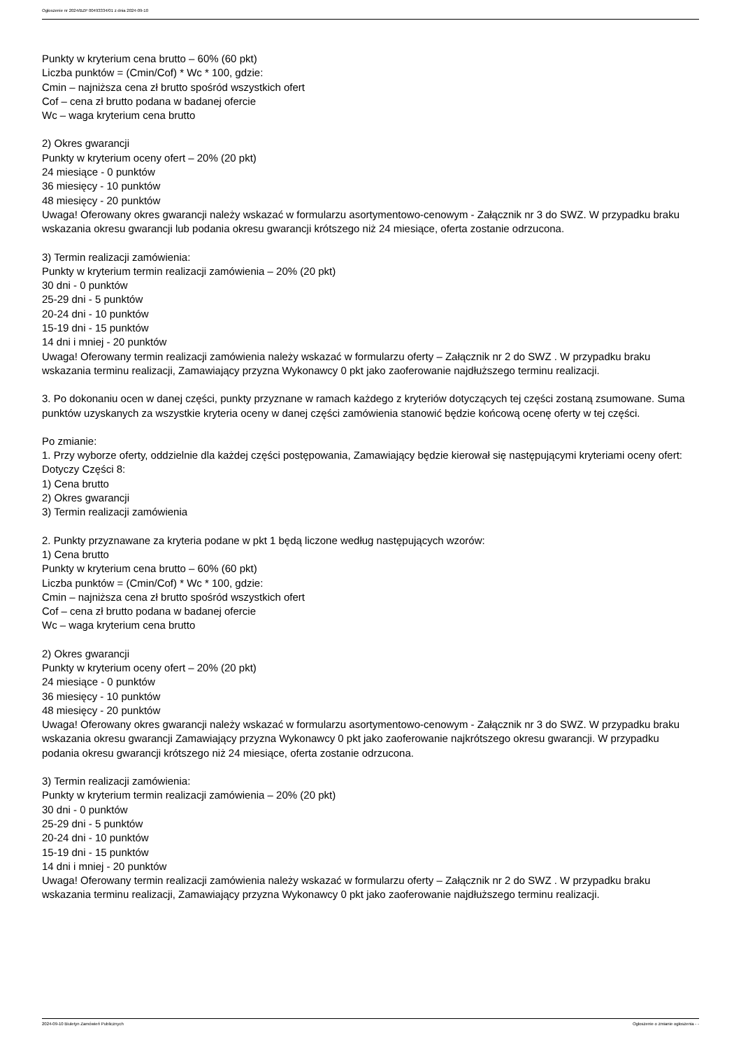Ogłoszenie nr 2024/BZP 00493334/01 z dnia 2024-09-10
Punkty w kryterium cena brutto – 60% (60 pkt)
Liczba punktów = (Cmin/Cof) * Wc * 100, gdzie:
Cmin – najniższa cena zł brutto spośród wszystkich ofert
Cof – cena zł brutto podana w badanej ofercie
Wc – waga kryterium cena brutto
2) Okres gwarancji
Punkty w kryterium oceny ofert – 20% (20 pkt)
24 miesiące - 0 punktów
36 miesięcy - 10 punktów
48 miesięcy - 20 punktów
Uwaga! Oferowany okres gwarancji należy wskazać w formularzu asortymentowo-cenowym - Załącznik nr 3 do SWZ. W przypadku braku wskazania okresu gwarancji lub podania okresu gwarancji krótszego niż 24 miesiące, oferta zostanie odrzucona.
3) Termin realizacji zamówienia:
Punkty w kryterium termin realizacji zamówienia – 20% (20 pkt)
30 dni - 0 punktów
25-29 dni - 5 punktów
20-24 dni - 10 punktów
15-19 dni - 15 punktów
14 dni i mniej - 20 punktów
Uwaga! Oferowany termin realizacji zamówienia należy wskazać w formularzu oferty – Załącznik nr 2 do SWZ . W przypadku braku wskazania terminu realizacji, Zamawiający przyzna Wykonawcy 0 pkt jako zaoferowanie najdłuższego terminu realizacji.
3. Po dokonaniu ocen w danej części, punkty przyznane w ramach każdego z kryteriów dotyczących tej części zostaną zsumowane. Suma punktów uzyskanych za wszystkie kryteria oceny w danej części zamówienia stanowić będzie końcową ocenę oferty w tej części.
Po zmianie:
1. Przy wyborze oferty, oddzielnie dla każdej części postępowania, Zamawiający będzie kierował się następującymi kryteriami oceny ofert:
Dotyczy Części 8:
1) Cena brutto
2) Okres gwarancji
3) Termin realizacji zamówienia
2. Punkty przyznawane za kryteria podane w pkt 1 będą liczone według następujących wzorów:
1) Cena brutto
Punkty w kryterium cena brutto – 60% (60 pkt)
Liczba punktów = (Cmin/Cof) * Wc * 100, gdzie:
Cmin – najniższa cena zł brutto spośród wszystkich ofert
Cof – cena zł brutto podana w badanej ofercie
Wc – waga kryterium cena brutto
2) Okres gwarancji
Punkty w kryterium oceny ofert – 20% (20 pkt)
24 miesiące - 0 punktów
36 miesięcy - 10 punktów
48 miesięcy - 20 punktów
Uwaga! Oferowany okres gwarancji należy wskazać w formularzu asortymentowo-cenowym - Załącznik nr 3 do SWZ. W przypadku braku wskazania okresu gwarancji Zamawiający przyzna Wykonawcy 0 pkt jako zaoferowanie najkrótszego okresu gwarancji. W przypadku podania okresu gwarancji krótszego niż 24 miesiące, oferta zostanie odrzucona.
3) Termin realizacji zamówienia:
Punkty w kryterium termin realizacji zamówienia – 20% (20 pkt)
30 dni - 0 punktów
25-29 dni - 5 punktów
20-24 dni - 10 punktów
15-19 dni - 15 punktów
14 dni i mniej - 20 punktów
Uwaga! Oferowany termin realizacji zamówienia należy wskazać w formularzu oferty – Załącznik nr 2 do SWZ . W przypadku braku wskazania terminu realizacji, Zamawiający przyzna Wykonawcy 0 pkt jako zaoferowanie najdłuższego terminu realizacji.
2024-09-10 Biuletyn Zamówień Publicznych Ogłoszenie o zmianie ogłoszenia - -